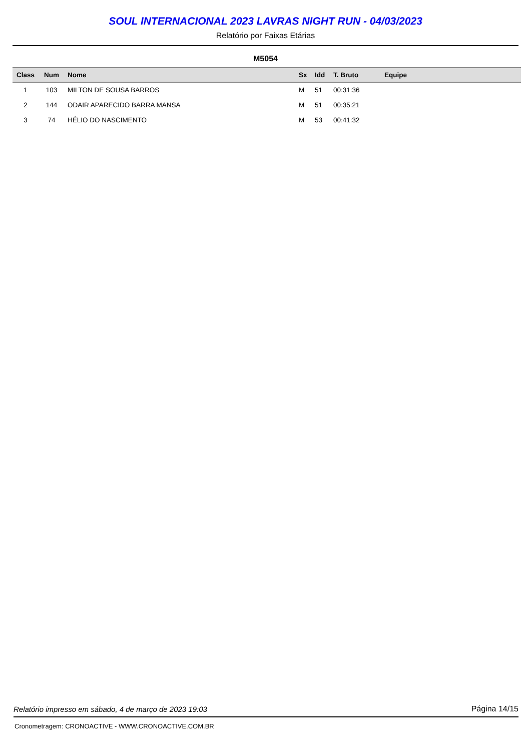SOUL INTERNACIONAL 2023 LAVRAS NIGHT RUN - 04/03/2023
Relatório por Faixas Etárias
M5054
| Class | Num | Nome | Sx | Idd | T. Bruto | Equipe |
| --- | --- | --- | --- | --- | --- | --- |
| 1 | 103 | MILTON DE SOUSA BARROS | M | 51 | 00:31:36 | |
| 2 | 144 | ODAIR APARECIDO BARRA MANSA | M | 51 | 00:35:21 | |
| 3 | 74 | HÉLIO DO NASCIMENTO | M | 53 | 00:41:32 | |
Relatório impresso em sábado, 4 de março de 2023 19:03 Página 14/15
Cronometragem: CRONOACTIVE - WWW.CRONOACTIVE.COM.BR